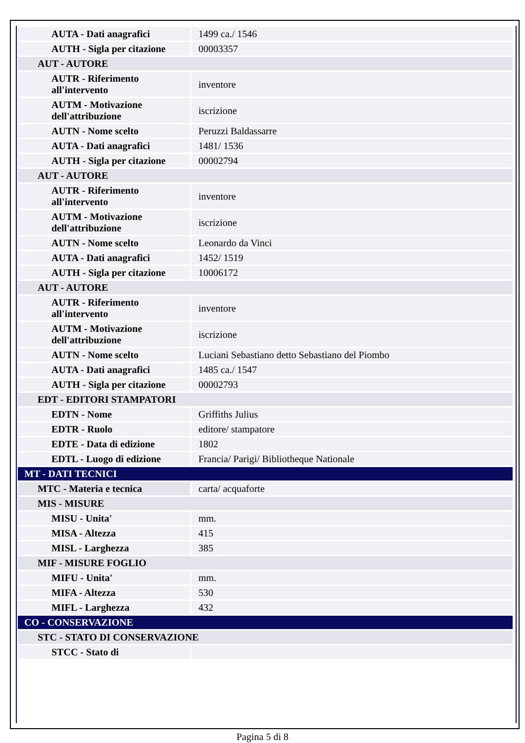| AUTA - Dati anagrafici | 1499 ca./ 1546 |
| AUTH - Sigla per citazione | 00003357 |
| AUT - AUTORE | |
| AUTR - Riferimento all'intervento | inventore |
| AUTM - Motivazione dell'attribuzione | iscrizione |
| AUTN - Nome scelto | Peruzzi Baldassarre |
| AUTA - Dati anagrafici | 1481/ 1536 |
| AUTH - Sigla per citazione | 00002794 |
| AUT - AUTORE | |
| AUTR - Riferimento all'intervento | inventore |
| AUTM - Motivazione dell'attribuzione | iscrizione |
| AUTN - Nome scelto | Leonardo da Vinci |
| AUTA - Dati anagrafici | 1452/ 1519 |
| AUTH - Sigla per citazione | 10006172 |
| AUT - AUTORE | |
| AUTR - Riferimento all'intervento | inventore |
| AUTM - Motivazione dell'attribuzione | iscrizione |
| AUTN - Nome scelto | Luciani Sebastiano detto Sebastiano del Piombo |
| AUTA - Dati anagrafici | 1485 ca./ 1547 |
| AUTH - Sigla per citazione | 00002793 |
| EDT - EDITORI STAMPATORI | |
| EDTN - Nome | Griffiths Julius |
| EDTR - Ruolo | editore/ stampatore |
| EDTE - Data di edizione | 1802 |
| EDTL - Luogo di edizione | Francia/ Parigi/ Bibliotheque Nationale |
| MT - DATI TECNICI | |
| MTC - Materia e tecnica | carta/ acquaforte |
| MIS - MISURE | |
| MISU - Unita' | mm. |
| MISA - Altezza | 415 |
| MISL - Larghezza | 385 |
| MIF - MISURE FOGLIO | |
| MIFU - Unita' | mm. |
| MIFA - Altezza | 530 |
| MIFL - Larghezza | 432 |
| CO - CONSERVAZIONE | |
| STC - STATO DI CONSERVAZIONE | |
| STCC - Stato di | |
Pagina 5 di 8